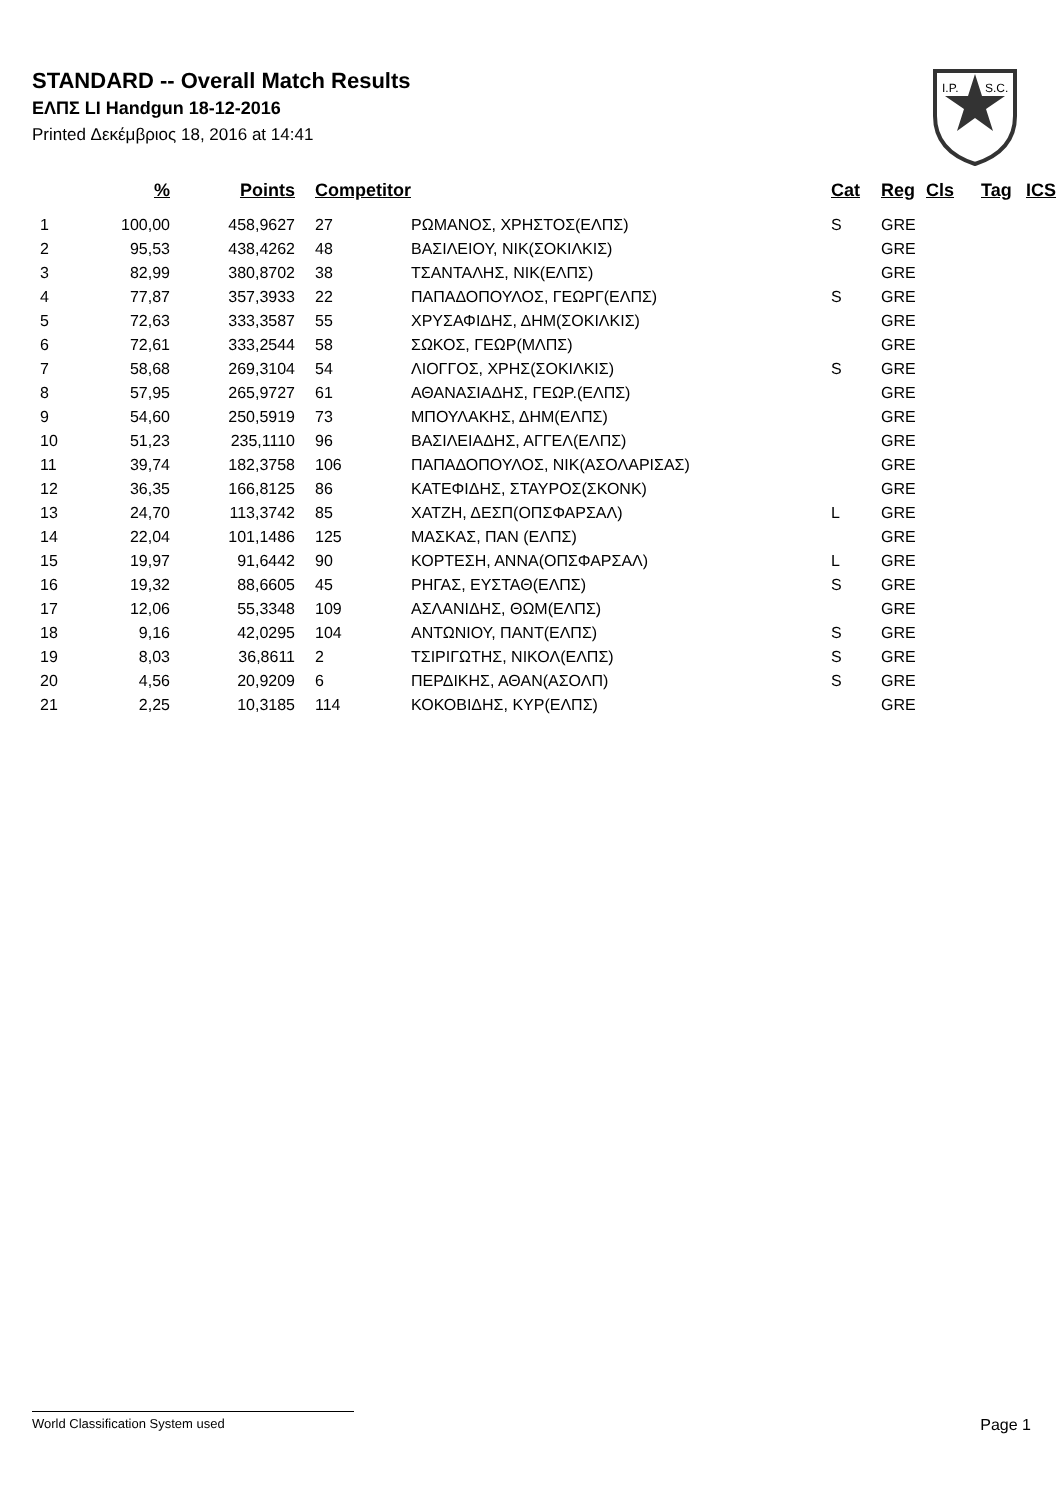STANDARD -- Overall Match Results
ΕΛΠΣ LI Handgun 18-12-2016
Printed Δεκέμβριος 18, 2016 at 14:41
I.P.
S.C.
| | % | Points | Competitor | | Cat | Reg | Cls | Tag | ICS |
| --- | --- | --- | --- | --- | --- | --- | --- | --- | --- |
| 1 | 100,00 | 458,9627 | 27 | ΡΩΜΑΝΟΣ, ΧΡΗΣΤΟΣ(ΕΛΠΣ) | S | GRE | | | |
| 2 | 95,53 | 438,4262 | 48 | ΒΑΣΙΛΕΙΟΥ, ΝΙΚ(ΣΟΚΙΛΚΙΣ) | | GRE | | | |
| 3 | 82,99 | 380,8702 | 38 | ΤΣΑΝΤΑΛΗΣ, ΝΙΚ(ΕΛΠΣ) | | GRE | | | |
| 4 | 77,87 | 357,3933 | 22 | ΠΑΠΑΔΟΠΟΥΛΟΣ, ΓΕΩΡΓ(ΕΛΠΣ) | S | GRE | | | |
| 5 | 72,63 | 333,3587 | 55 | ΧΡΥΣΑΦΙΔΗΣ, ΔΗΜ(ΣΟΚΙΛΚΙΣ) | | GRE | | | |
| 6 | 72,61 | 333,2544 | 58 | ΣΩΚΟΣ, ΓΕΩΡ(ΜΛΠΣ) | | GRE | | | |
| 7 | 58,68 | 269,3104 | 54 | ΛΙΟΓΓΟΣ, ΧΡΗΣ(ΣΟΚΙΛΚΙΣ) | S | GRE | | | |
| 8 | 57,95 | 265,9727 | 61 | ΑΘΑΝΑΣΙΑΔΗΣ, ΓΕΩΡ.(ΕΛΠΣ) | | GRE | | | |
| 9 | 54,60 | 250,5919 | 73 | ΜΠΟΥΛΑΚΗΣ, ΔΗΜ(ΕΛΠΣ) | | GRE | | | |
| 10 | 51,23 | 235,1110 | 96 | ΒΑΣΙΛΕΙΑΔΗΣ, ΑΓΓΕΛ(ΕΛΠΣ) | | GRE | | | |
| 11 | 39,74 | 182,3758 | 106 | ΠΑΠΑΔΟΠΟΥΛΟΣ, ΝΙΚ(ΑΣΟΛΑΡΙΣΑΣ) | | GRE | | | |
| 12 | 36,35 | 166,8125 | 86 | ΚΑΤΕΦΙΔΗΣ, ΣΤΑΥΡΟΣ(ΣΚΟΝΚ) | | GRE | | | |
| 13 | 24,70 | 113,3742 | 85 | ΧΑΤΖΗ, ΔΕΣΠ(ΟΠΣΦΑΡΣΑΛ) | L | GRE | | | |
| 14 | 22,04 | 101,1486 | 125 | ΜΑΣΚΑΣ, ΠΑΝ (ΕΛΠΣ) | | GRE | | | |
| 15 | 19,97 | 91,6442 | 90 | ΚΟΡΤΕΣΗ, ΑΝΝΑ(ΟΠΣΦΑΡΣΑΛ) | L | GRE | | | |
| 16 | 19,32 | 88,6605 | 45 | ΡΗΓΑΣ, ΕΥΣΤΑΘ(ΕΛΠΣ) | S | GRE | | | |
| 17 | 12,06 | 55,3348 | 109 | ΑΣΛΑΝΙΔΗΣ, ΘΩΜ(ΕΛΠΣ) | | GRE | | | |
| 18 | 9,16 | 42,0295 | 104 | ΑΝΤΩΝΙΟΥ, ΠΑΝΤ(ΕΛΠΣ) | S | GRE | | | |
| 19 | 8,03 | 36,8611 | 2 | ΤΣΙΡΙΓΩΤΗΣ, ΝΙΚΟΛ(ΕΛΠΣ) | S | GRE | | | |
| 20 | 4,56 | 20,9209 | 6 | ΠΕΡΔΙΚΗΣ, ΑΘΑΝ(ΑΣΟΛΠ) | S | GRE | | | |
| 21 | 2,25 | 10,3185 | 114 | ΚΟΚΟΒΙΔΗΣ, ΚΥΡ(ΕΛΠΣ) | | GRE | | | |
World Classification System used Page 1